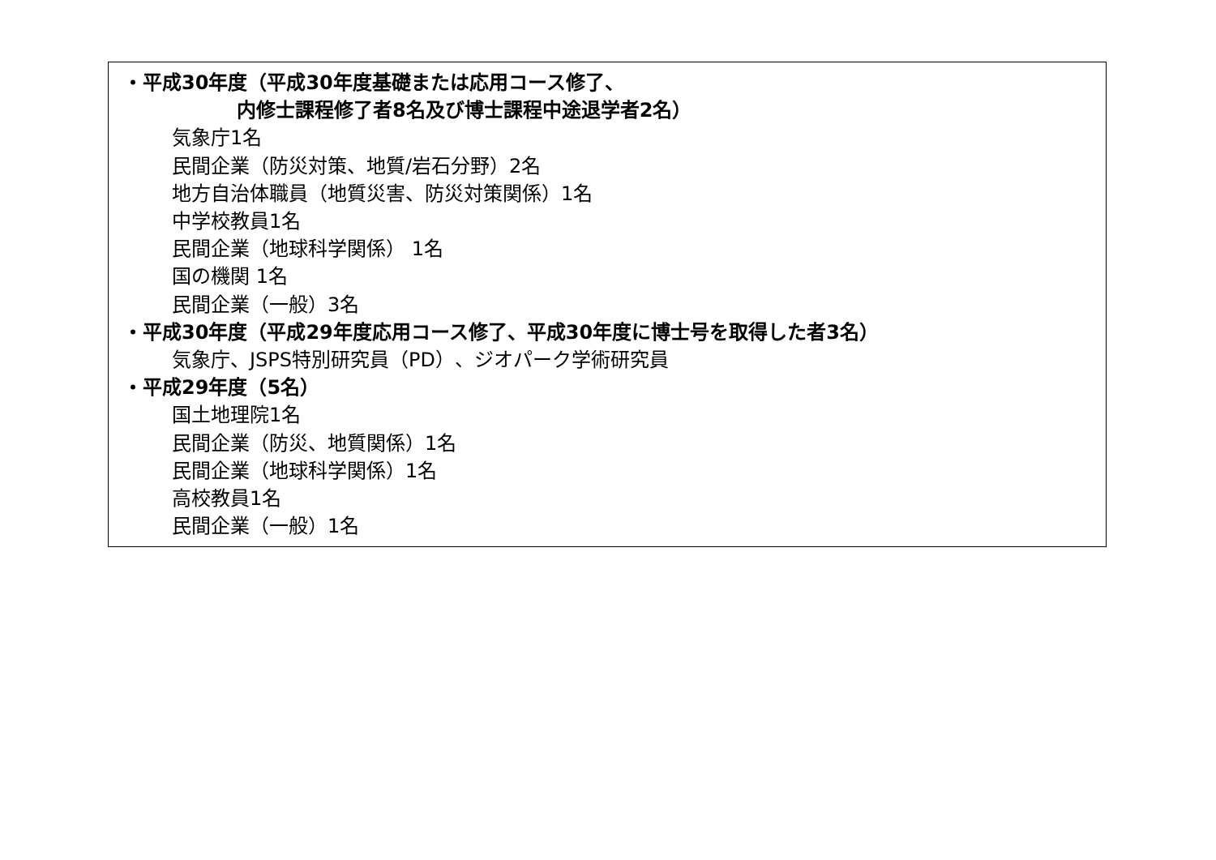・平成30年度（平成30年度基礎または応用コース修了、
内修士課程修了者8名及び博士課程中途退学者2名）
気象庁1名
民間企業（防災対策、地質/岩石分野）2名
地方自治体職員（地質災害、防災対策関係）1名
中学校教員1名
民間企業（地球科学関係） 1名
国の機関 1名
民間企業（一般）3名
・平成30年度（平成29年度応用コース修了、平成30年度に博士号を取得した者3名）
気象庁、JSPS特別研究員（PD）、ジオパーク学術研究員
・平成29年度（5名）
国土地理院1名
民間企業（防災、地質関係）1名
民間企業（地球科学関係）1名
高校教員1名
民間企業（一般）1名